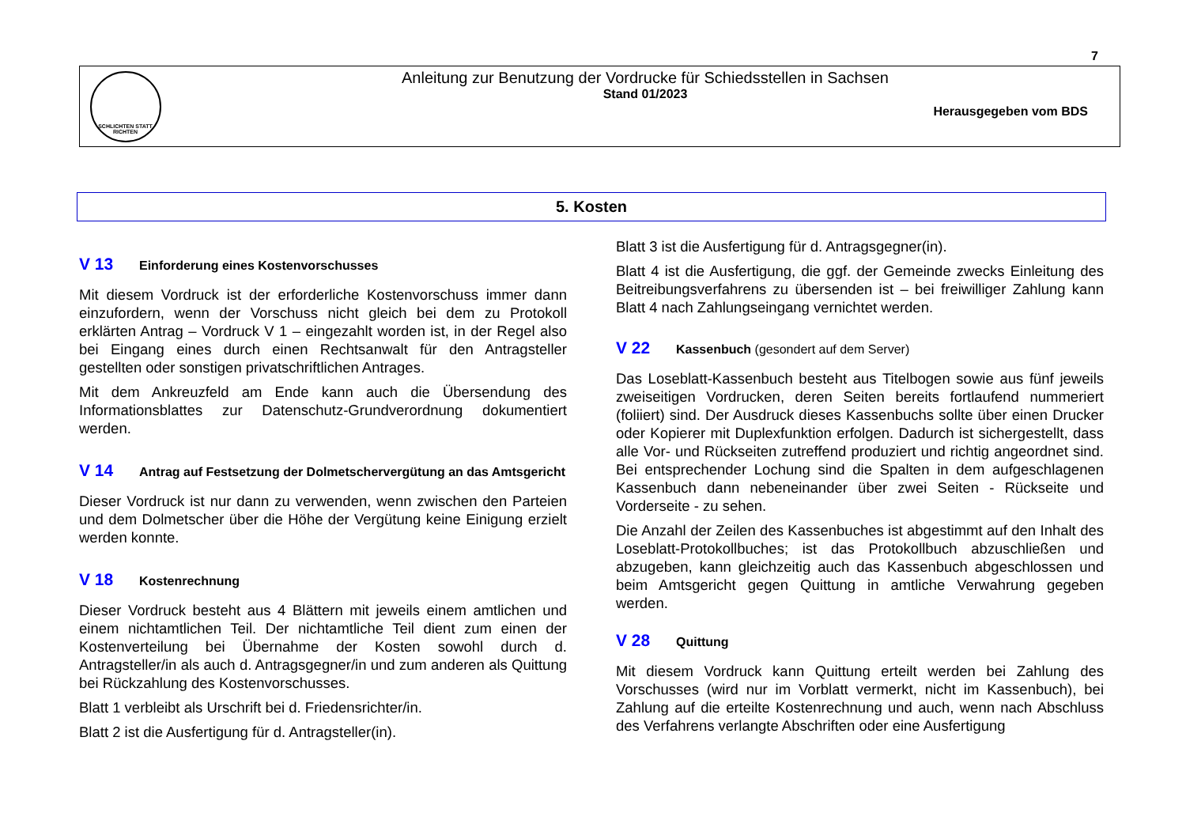7
SCHLICHTEN STATT RICHTEN
Anleitung zur Benutzung der Vordrucke für Schiedsstellen in Sachsen
Stand 01/2023
Herausgegeben vom BDS
5. Kosten
V 13 Einforderung eines Kostenvorschusses
Mit diesem Vordruck ist der erforderliche Kostenvorschuss immer dann einzufordern, wenn der Vorschuss nicht gleich bei dem zu Protokoll erklärten Antrag – Vordruck V 1 – eingezahlt worden ist, in der Regel also bei Eingang eines durch einen Rechtsanwalt für den Antragsteller gestellten oder sonstigen privatschriftlichen Antrages.
Mit dem Ankreuzfeld am Ende kann auch die Übersendung des Informationsblattes zur Datenschutz-Grundverordnung dokumentiert werden.
V 14 Antrag auf Festsetzung der Dolmetschervergütung an das Amtsgericht
Dieser Vordruck ist nur dann zu verwenden, wenn zwischen den Parteien und dem Dolmetscher über die Höhe der Vergütung keine Einigung erzielt werden konnte.
V 18 Kostenrechnung
Dieser Vordruck besteht aus 4 Blättern mit jeweils einem amtlichen und einem nichtamtlichen Teil. Der nichtamtliche Teil dient zum einen der Kostenverteilung bei Übernahme der Kosten sowohl durch d. Antragsteller/in als auch d. Antragsgegner/in und zum anderen als Quittung bei Rückzahlung des Kostenvorschusses.
Blatt 1 verbleibt als Urschrift bei d. Friedensrichter/in.
Blatt 2 ist die Ausfertigung für d. Antragsteller(in).
Blatt 3 ist die Ausfertigung für d. Antragsgegner(in).
Blatt 4 ist die Ausfertigung, die ggf. der Gemeinde zwecks Einleitung des Beitreibungsverfahrens zu übersenden ist – bei freiwilliger Zahlung kann Blatt 4 nach Zahlungseingang vernichtet werden.
V 22 Kassenbuch (gesondert auf dem Server)
Das Loseblatt-Kassenbuch besteht aus Titelbogen sowie aus fünf jeweils zweiseitigen Vordrucken, deren Seiten bereits fortlaufend nummeriert (foliiert) sind. Der Ausdruck dieses Kassenbuchs sollte über einen Drucker oder Kopierer mit Duplexfunktion erfolgen. Dadurch ist sichergestellt, dass alle Vor- und Rückseiten zutreffend produziert und richtig angeordnet sind. Bei entsprechender Lochung sind die Spalten in dem aufgeschlagenen Kassenbuch dann nebeneinander über zwei Seiten - Rückseite und Vorderseite - zu sehen.
Die Anzahl der Zeilen des Kassenbuches ist abgestimmt auf den Inhalt des Loseblatt-Protokollbuches; ist das Protokollbuch abzuschließen und abzugeben, kann gleichzeitig auch das Kassenbuch abgeschlossen und beim Amtsgericht gegen Quittung in amtliche Verwahrung gegeben werden.
V 28 Quittung
Mit diesem Vordruck kann Quittung erteilt werden bei Zahlung des Vorschusses (wird nur im Vorblatt vermerkt, nicht im Kassenbuch), bei Zahlung auf die erteilte Kostenrechnung und auch, wenn nach Abschluss des Verfahrens verlangte Abschriften oder eine Ausfertigung